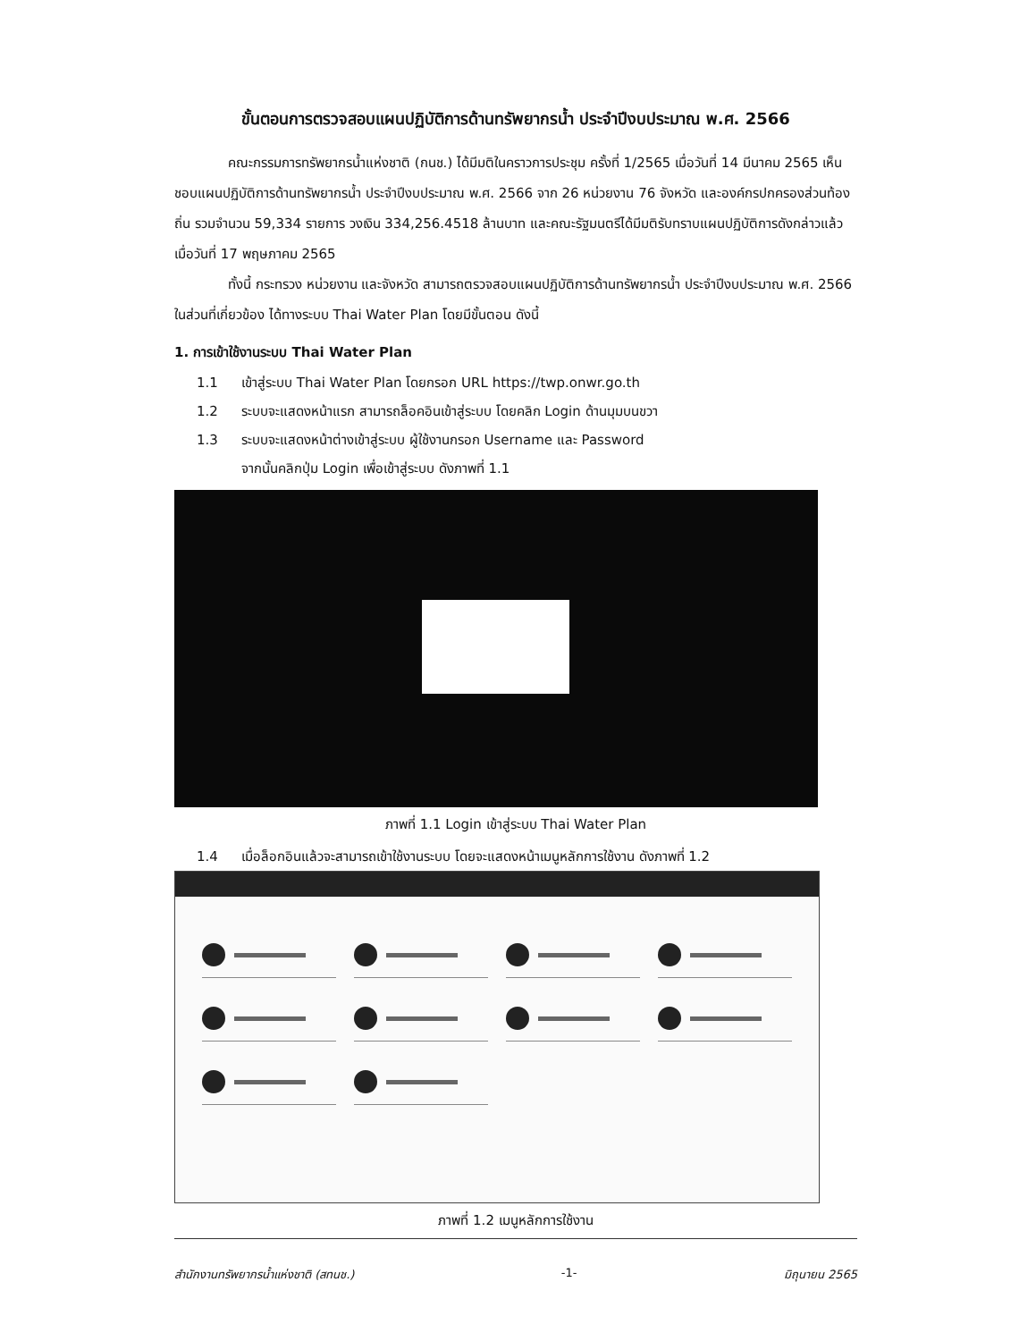ขั้นตอนการตรวจสอบแผนปฏิบัติการด้านทรัพยากรน้ำ ประจำปีงบประมาณ พ.ศ. 2566
คณะกรรมการทรัพยากรน้ำแห่งชาติ (กนช.) ได้มีมติในคราวการประชุม ครั้งที่ 1/2565 เมื่อวันที่ 14 มีนาคม 2565 เห็นชอบแผนปฏิบัติการด้านทรัพยากรน้ำ ประจำปีงบประมาณ พ.ศ. 2566 จาก 26 หน่วยงาน 76 จังหวัด และองค์กรปกครองส่วนท้องถิ่น รวมจำนวน 59,334 รายการ วงเงิน 334,256.4518 ล้านบาท และคณะรัฐมนตรีได้มีมติรับทราบแผนปฏิบัติการดังกล่าวแล้ว เมื่อวันที่ 17 พฤษภาคม 2565
ทั้งนี้ กระทรวง หน่วยงาน และจังหวัด สามารถตรวจสอบแผนปฏิบัติการด้านทรัพยากรน้ำ ประจำปีงบประมาณ พ.ศ. 2566 ในส่วนที่เกี่ยวข้อง ได้ทางระบบ Thai Water Plan โดยมีขั้นตอน ดังนี้
1. การเข้าใช้งานระบบ Thai Water Plan
1.1 เข้าสู่ระบบ Thai Water Plan โดยกรอก URL https://twp.onwr.go.th
1.2 ระบบจะแสดงหน้าแรก สามารถล็อคอินเข้าสู่ระบบ โดยคลิก Login ด้านมุมบนขวา
1.3 ระบบจะแสดงหน้าต่างเข้าสู่ระบบ ผู้ใช้งานกรอก Username และ Password
จากนั้นคลิกปุ่ม Login เพื่อเข้าสู่ระบบ ดังภาพที่ 1.1
ภาพที่ 1.1 Login เข้าสู่ระบบ Thai Water Plan
1.4 เมื่อล็อกอินแล้วจะสามารถเข้าใช้งานระบบ โดยจะแสดงหน้าเมนูหลักการใช้งาน ดังภาพที่ 1.2
ภาพที่ 1.2 เมนูหลักการใช้งาน
สำนักงานทรัพยากรน้ำแห่งชาติ (สทนช.) -1- มิถุนายน 2565